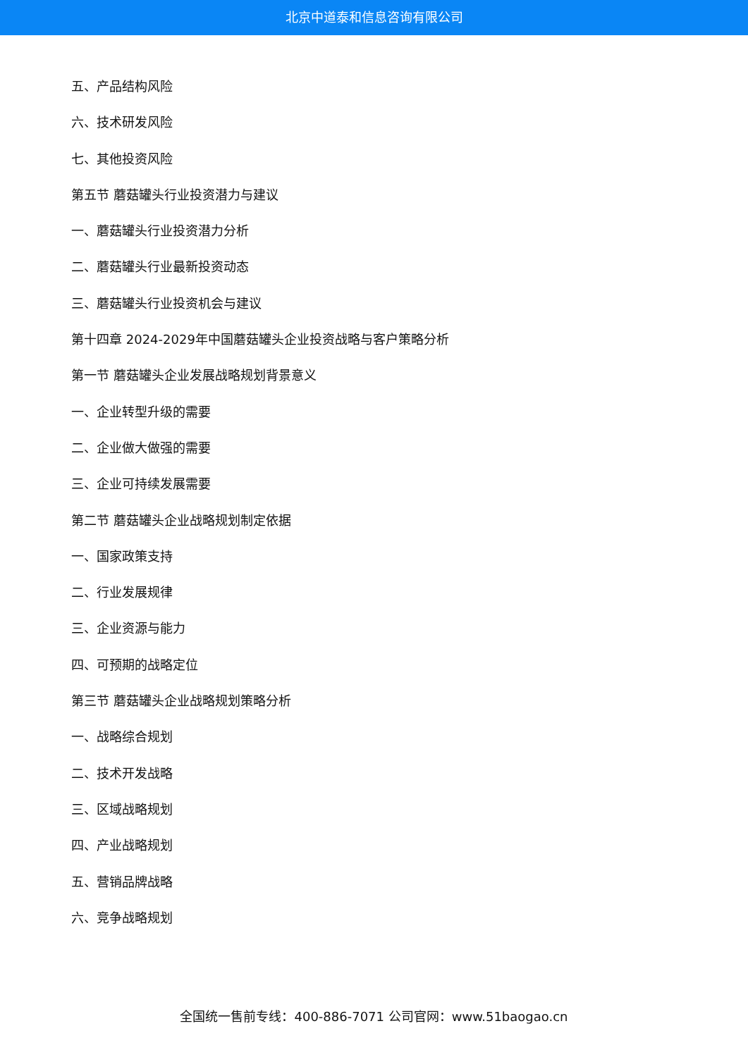北京中道泰和信息咨询有限公司
五、产品结构风险
六、技术研发风险
七、其他投资风险
第五节 蘑菇罐头行业投资潜力与建议
一、蘑菇罐头行业投资潜力分析
二、蘑菇罐头行业最新投资动态
三、蘑菇罐头行业投资机会与建议
第十四章 2024-2029年中国蘑菇罐头企业投资战略与客户策略分析
第一节 蘑菇罐头企业发展战略规划背景意义
一、企业转型升级的需要
二、企业做大做强的需要
三、企业可持续发展需要
第二节 蘑菇罐头企业战略规划制定依据
一、国家政策支持
二、行业发展规律
三、企业资源与能力
四、可预期的战略定位
第三节 蘑菇罐头企业战略规划策略分析
一、战略综合规划
二、技术开发战略
三、区域战略规划
四、产业战略规划
五、营销品牌战略
六、竞争战略规划
全国统一售前专线：400-886-7071 公司官网：www.51baogao.cn